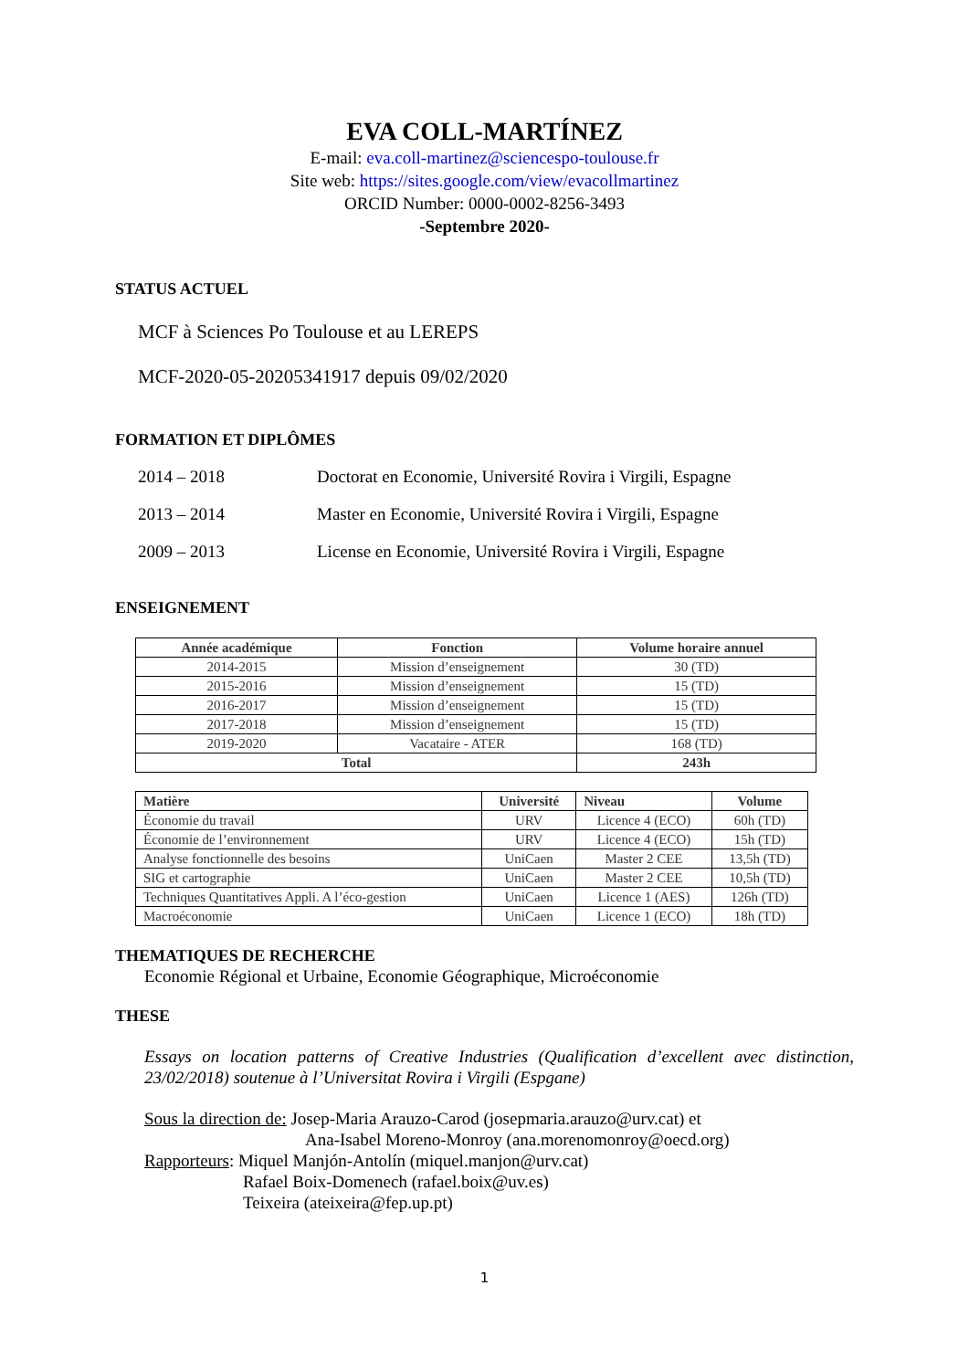EVA COLL-MARTÍNEZ
E-mail: eva.coll-martinez@sciencespo-toulouse.fr
Site web: https://sites.google.com/view/evacollmartinez
ORCID Number: 0000-0002-8256-3493
-Septembre 2020-
STATUS ACTUEL
MCF à Sciences Po Toulouse et au LEREPS
MCF-2020-05-20205341917 depuis 09/02/2020
FORMATION ET DIPLÔMES
2014 – 2018 Doctorat en Economie, Université Rovira i Virgili, Espagne
2013 – 2014 Master en Economie, Université Rovira i Virgili, Espagne
2009 – 2013 License en Economie, Université Rovira i Virgili, Espagne
ENSEIGNEMENT
| Année académique | Fonction | Volume horaire annuel |
| --- | --- | --- |
| 2014-2015 | Mission d’enseignement | 30 (TD) |
| 2015-2016 | Mission d’enseignement | 15 (TD) |
| 2016-2017 | Mission d’enseignement | 15 (TD) |
| 2017-2018 | Mission d’enseignement | 15 (TD) |
| 2019-2020 | Vacataire - ATER | 168 (TD) |
| Total | | 243h |
| Matière | Université | Niveau | Volume |
| --- | --- | --- | --- |
| Économie du travail | URV | Licence 4 (ECO) | 60h (TD) |
| Économie de l’environnement | URV | Licence 4 (ECO) | 15h (TD) |
| Analyse fonctionnelle des besoins | UniCaen | Master 2 CEE | 13,5h (TD) |
| SIG et cartographie | UniCaen | Master 2 CEE | 10,5h (TD) |
| Techniques Quantitatives Appli. A l’éco-gestion | UniCaen | Licence 1 (AES) | 126h (TD) |
| Macroéconomie | UniCaen | Licence 1 (ECO) | 18h (TD) |
THEMATIQUES DE RECHERCHE
Economie Régional et Urbaine, Economie Géographique, Microéconomie
THESE
Essays on location patterns of Creative Industries (Qualification d’excellent avec distinction, 23/02/2018) soutenue à l’Universitat Rovira i Virgili (Espgane)
Sous la direction de: Josep-Maria Arauzo-Carod (josepmaria.arauzo@urv.cat) et
Ana-Isabel Moreno-Monroy (ana.morenomonroy@oecd.org)
Rapporteurs: Miquel Manjón-Antolín (miquel.manjon@urv.cat)
Rafael Boix-Domenech (rafael.boix@uv.es)
Teixeira (ateixeira@fep.up.pt)
1